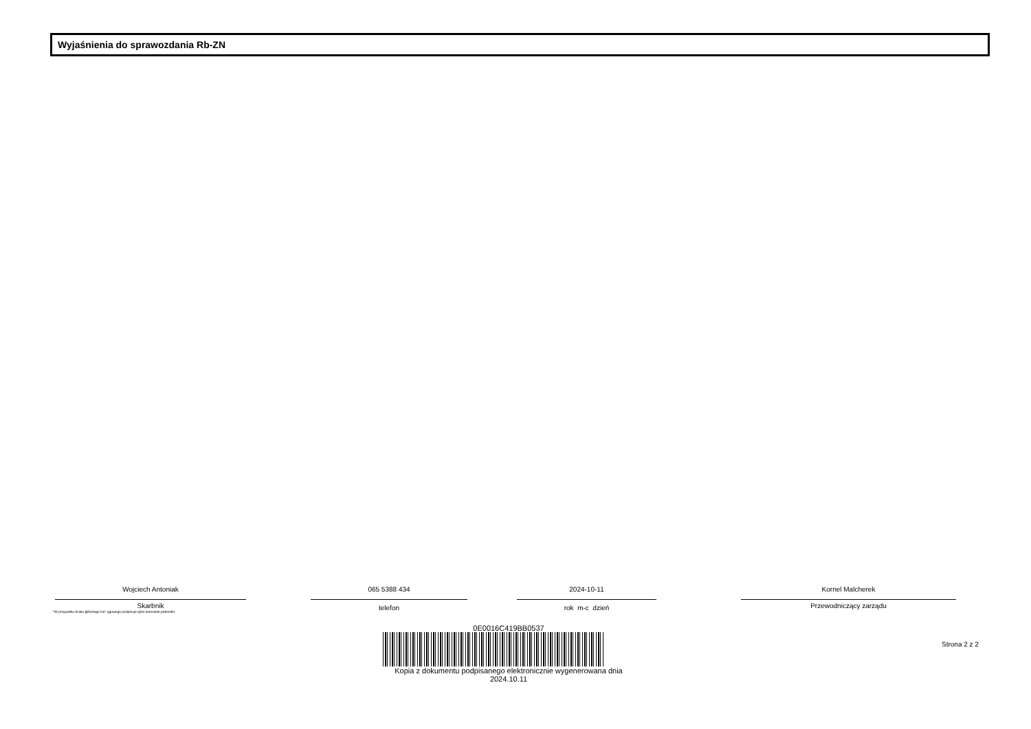Wyjaśnienia do sprawozdania Rb-ZN
Wojciech Antoniak
Skarbnik
*W przypadku braku głównego ksi* ęgowego podpisuje tylko kierownik jednostki.
065 5388 434
telefon
2024-10-11
rok m-c dzień
Kornel Malcherek
Przewodniczący zarządu
0E0016C419BB0537
Kopia z dokumentu podpisanego elektronicznie wygenerowana dnia 2024.10.11
Strona 2 z 2